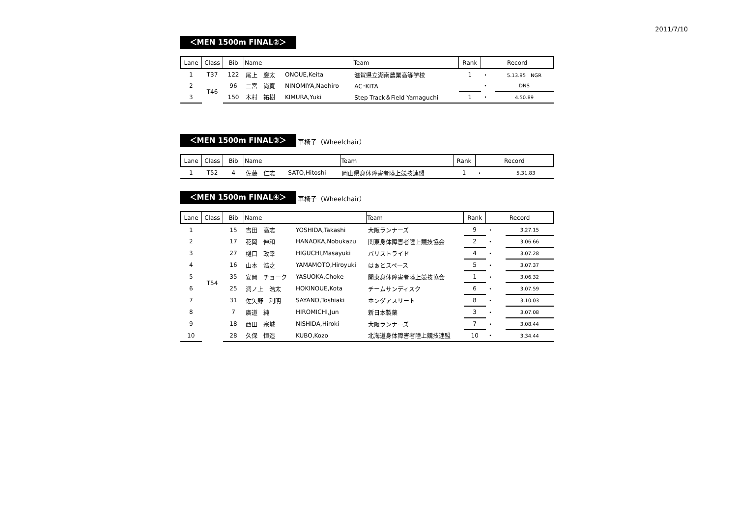2011/7/10
＜MEN 1500m FINAL②＞
| Lane | Class | Bib | Name | | Team | Rank | Record | |
| --- | --- | --- | --- | --- | --- | --- | --- | --- |
| 1 | T37 | 122 | 尾上 慶太 | ONOUE,Keita | 滋賀県立湖南農業高等学校 | 1 | ・ | 5.13.95 NGR |
| 2 | T46 | 96 | 二宮 尚寛 | NINOMIYA,Naohiro | AC･KITA | | ・ | DNS |
| 3 | | 150 | 木村 祐樹 | KIMURA,Yuki | Step Track＆Field Yamaguchi | 1 | ・ | 4.50.89 |
＜MEN 1500m FINAL③＞
車椅子（Wheelchair）
| Lane | Class | Bib | Name | | Team | Rank | Record | |
| --- | --- | --- | --- | --- | --- | --- | --- | --- |
| 1 | T52 | 4 | 佐藤 仁志 | SATO,Hitoshi | 岡山県身体障害者陸上競技連盟 | 1 | ・ | 5.31.83 |
＜MEN 1500m FINAL④＞
車椅子（Wheelchair）
| Lane | Class | Bib | Name | | Team | Rank | Record | |
| --- | --- | --- | --- | --- | --- | --- | --- | --- |
| 1 | T54 | 15 | 吉田 高志 | YOSHIDA,Takashi | 大阪ランナーズ | 9 | ・ | 3.27.15 |
| 2 | | 17 | 花岡 伸和 | HANAOKA,Nobukazu | 関東身体障害者陸上競技協会 | 2 | ・ | 3.06.66 |
| 3 | | 27 | 樋口 政幸 | HIGUCHI,Masayuki | バリストライド | 4 | ・ | 3.07.28 |
| 4 | | 16 | 山本 浩之 | YAMAMOTO,Hiroyuki | はぁとスペース | 5 | ・ | 3.07.37 |
| 5 | | 35 | 安岡 チョーク | YASUOKA,Choke | 関東身体障害者陸上競技協会 | 1 | ・ | 3.06.32 |
| 6 | | 25 | 洞ノ上 浩太 | HOKINOUE,Kota | チームサンディスク | 6 | ・ | 3.07.59 |
| 7 | | 31 | 佐矢野 利明 | SAYANO,Toshiaki | ホンダアスリート | 8 | ・ | 3.10.03 |
| 8 | | 7 | 廣道 純 | HIROMICHI,Jun | 新日本製薬 | 3 | ・ | 3.07.08 |
| 9 | | 18 | 西田 宗城 | NISHIDA,Hiroki | 大阪ランナーズ | 7 | ・ | 3.08.44 |
| 10 | | 28 | 久保 恒造 | KUBO,Kozo | 北海道身体障害者陸上競技連盟 | 10 | ・ | 3.34.44 |